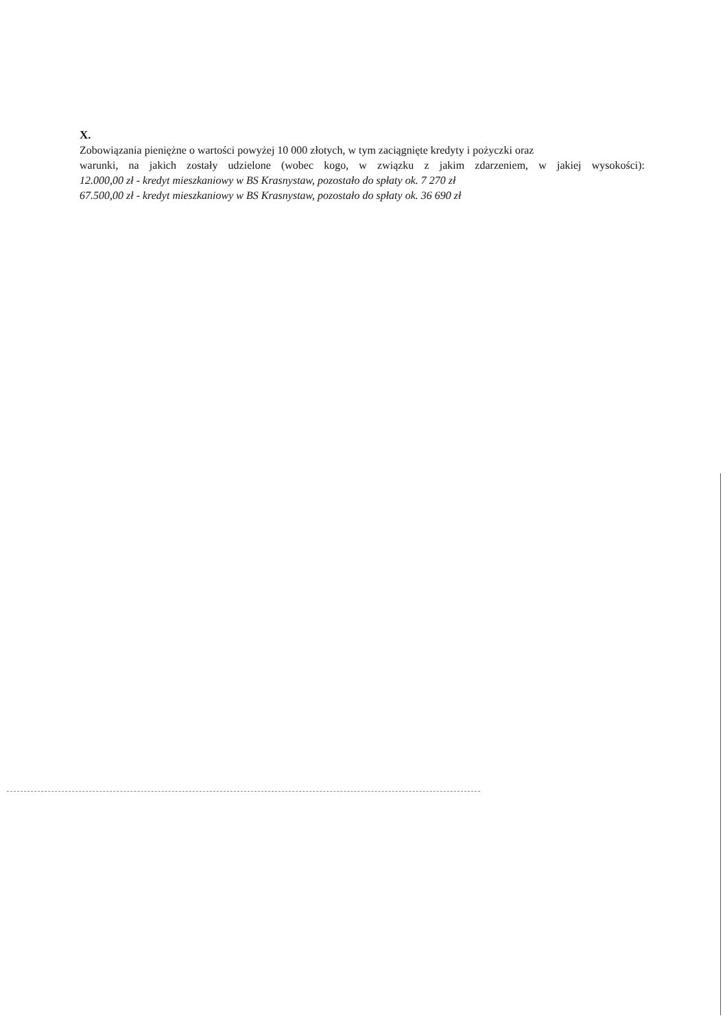X.
Zobowiązania pieniężne o wartości powyżej 10 000 złotych, w tym zaciągnięte kredyty i pożyczki oraz
warunki, na jakich zostały udzielone (wobec kogo, w związku z jakim zdarzeniem, w jakiej wysokości):
12.000,00 zł - kredyt mieszkaniowy w BS Krasnystaw, pozostało do spłaty ok. 7 270 zł
67.500,00 zł - kredyt mieszkaniowy w BS Krasnystaw, pozostało do spłaty ok. 36 690 zł